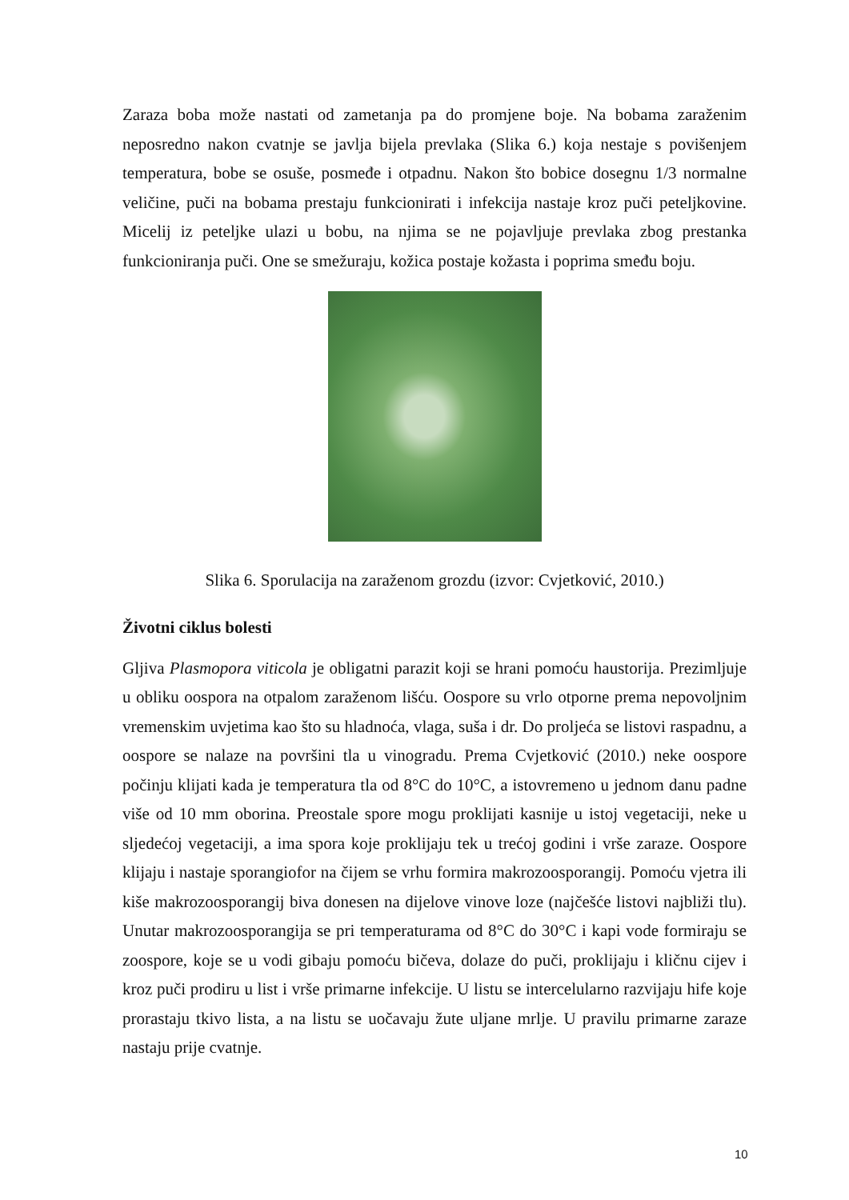Zaraza boba može nastati od zametanja pa do promjene boje. Na bobama zaraženim neposredno nakon cvatnje se javlja bijela prevlaka (Slika 6.) koja nestaje s povišenjem temperatura, bobe se osuše, posmeđe i otpadnu. Nakon što bobice dosegnu 1/3 normalne veličine, puči na bobama prestaju funkcionirati i infekcija nastaje kroz puči peteljkovine. Micelij iz peteljke ulazi u bobu, na njima se ne pojavljuje prevlaka zbog prestanka funkcioniranja puči. One se smežuraju, kožica postaje kožasta i poprima smeđu boju.
Slika 6. Sporulacija na zaraženom grozdu (izvor: Cvjetković, 2010.)
Životni ciklus bolesti
Gljiva Plasmopora viticola je obligatni parazit koji se hrani pomoću haustorija. Prezimljuje u obliku oospora na otpalom zaraženom lišću. Oospore su vrlo otporne prema nepovoljnim vremenskim uvjetima kao što su hladnoća, vlaga, suša i dr. Do proljeća se listovi raspadnu, a oospore se nalaze na površini tla u vinogradu. Prema Cvjetković (2010.) neke oospore počinju klijati kada je temperatura tla od 8°C do 10°C, a istovremeno u jednom danu padne više od 10 mm oborina. Preostale spore mogu proklijati kasnije u istoj vegetaciji, neke u sljedećoj vegetaciji, a ima spora koje proklijaju tek u trećoj godini i vrše zaraze. Oospore klijaju i nastaje sporangiofor na čijem se vrhu formira makrozoosporangij. Pomoću vjetra ili kiše makrozoosporangij biva donesen na dijelove vinove loze (najčešće listovi najbliži tlu). Unutar makrozoosporangija se pri temperaturama od 8°C do 30°C i kapi vode formiraju se zoospore, koje se u vodi gibaju pomoću bičeva, dolaze do puči, proklijaju i kličnu cijev i kroz puči prodiru u list i vrše primarne infekcije. U listu se intercelularno razvijaju hife koje prorastaju tkivo lista, a na listu se uočavaju žute uljane mrlje. U pravilu primarne zaraze nastaju prije cvatnje.
10